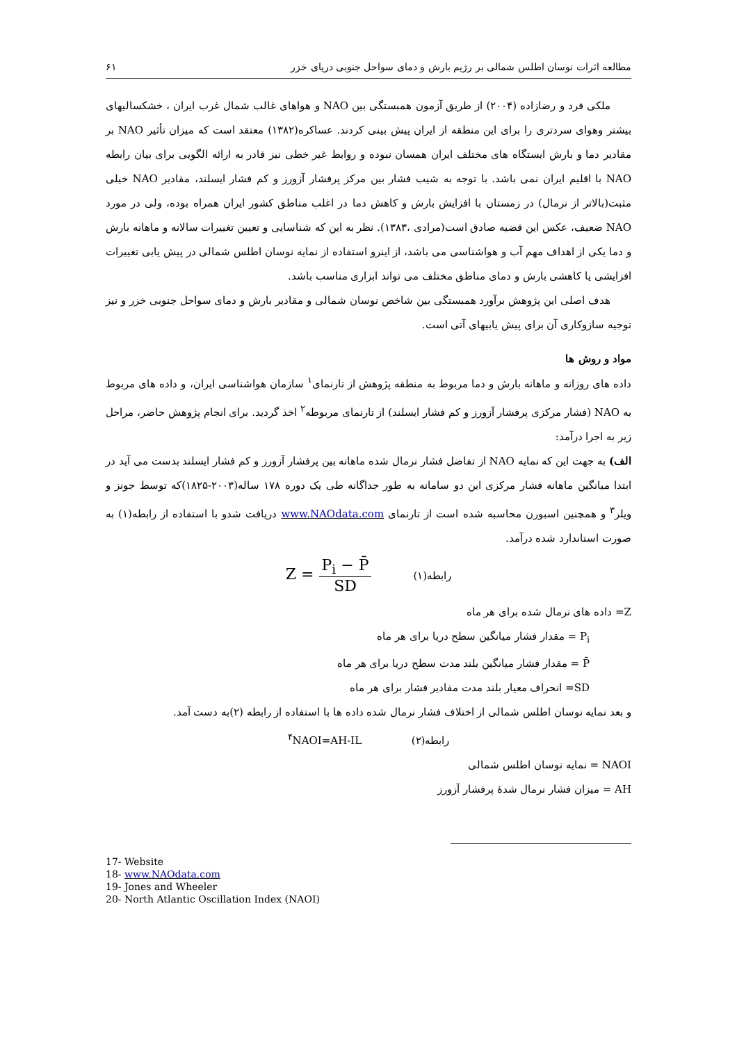مطالعه اثرات نوسان اطلس شمالی بر رژیم بارش و دمای سواحل جنوبی دریای خزر ۶۱
ملکی فرد و رضازاده (۲۰۰۴) از طریق آزمون همبستگی بین NAO و هواهای غالب شمال غرب ایران ، خشکسالیهای بیشتر وهوای سردتری را برای این منطقه از ایران پیش بینی کردند. عساکره(۱۳۸۲) معتقد است که میزان تأثیر NAO بر مقادیر دما و بارش ایستگاه های مختلف ایران همسان نبوده و روابط غیر خطی نیز قادر به ارائه الگویی برای بیان رابطه NAO با اقلیم ایران نمی باشد. با توجه به شیب فشار بین مرکز پرفشار آزورز و کم فشار ایسلند، مقادیر NAO خیلی مثبت(بالاتر از نرمال) در زمستان با افزایش بارش و کاهش دما در اغلب مناطق کشور ایران همراه بوده، ولی در مورد NAO ضعیف، عکس این قضیه صادق است(مرادی ،۱۳۸۳). نظر به این که شناسایی و تعیین تغییرات سالانه و ماهانه بارش و دما یکی از اهداف مهم آب و هواشناسی می باشد، از اینرو استفاده از نمایه نوسان اطلس شمالی در پیش یابی تغییرات افزایشی یا کاهشی بارش و دمای مناطق مختلف می تواند ابزاری مناسب باشد.
هدف اصلی این پژوهش برآورد همبستگی بین شاخص نوسان شمالی و مقادیر بارش و دمای سواحل جنوبی خزر و نیز توجیه سازوکاری آن برای پیش یابیهای آتی است.
مواد و روش ها
داده های روزانه و ماهانه بارش و دما مربوط به منطقه پژوهش از تارنمای<sup>۱</sup> سازمان هواشناسی ایران، و داده های مربوط به NAO (فشار مرکزی پرفشار آزورز و کم فشار ایسلند) از تارنمای مربوطه<sup>۲</sup> اخذ گردید. برای انجام پژوهش حاضر، مراحل زیر به اجرا درآمد:
الف) به جهت این که نمایه NAO از تفاضل فشار نرمال شده ماهانه بین پرفشار آزورز و کم فشار ایسلند بدست می آید در ابتدا میانگین ماهانه فشار مرکزی این دو سامانه به طور جداگانه طی یک دوره ۱۷۸ ساله(۲۰۰۳-۱۸۲۵)که توسط جونز و ویلر<sup>۳</sup> و همچنین اسبورن محاسبه شده است از تارنمای www.NAOdata.com دریافت شدو با استفاده از رابطه(۱) به صورت استاندارد شده درآمد.
Z = P<sub>i</sub> − P̄ SD رابطه(۱)
Z= داده های نرمال شده برای هر ماه
P<sub>i</sub> = مقدار فشار میانگین سطح دریا برای هر ماه
P̄ = مقدار فشار میانگین بلند مدت سطح دریا برای هر ماه
SD= انحراف معیار بلند مدت مقادیر فشار برای هر ماه
و بعد نمایه نوسان اطلس شمالی از اختلاف فشار نرمال شده داده ها با استفاده از رابطه (۲)به دست آمد.
رابطه(۲) <sup>۴</sup>NAOI=AH-IL
NAOI = نمایه نوسان اطلس شمالی
AH = میزان فشار نرمال شدهٔ پرفشار آزورز
17- Website
18- www.NAOdata.com
19- Jones and Wheeler
20- North Atlantic Oscillation Index (NAOI)